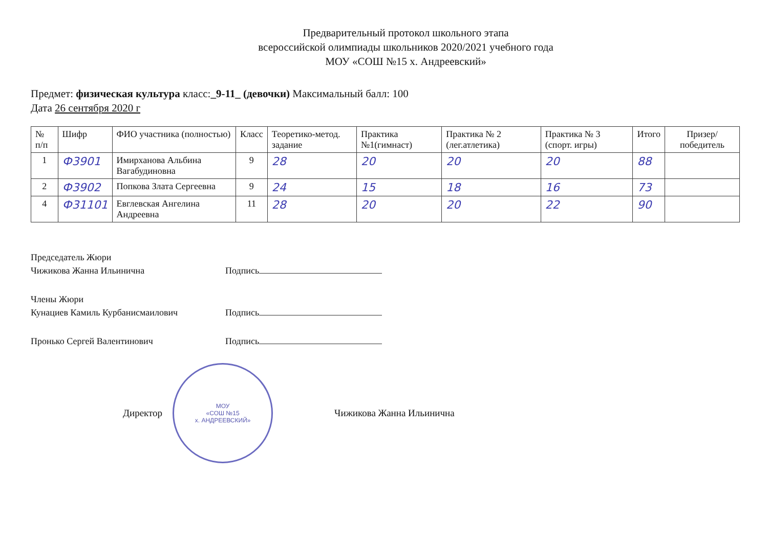Предварительный протокол школьного этапа
всероссийской олимпиады школьников 2020/2021 учебного года
МОУ «СОШ №15 х. Андреевский»
Предмет: физическая культура класс:_9-11_ (девочки) Максимальный балл: 100
Дата 26 сентября 2020 г
| № п/п | Шифр | ФИО участника (полностью) | Класс | Теоретико-метод. задание | Практика №1(гимнаст) | Практика № 2 (лег.атлетика) | Практика № 3 (спорт. игры) | Итого | Призер/ победитель |
| --- | --- | --- | --- | --- | --- | --- | --- | --- | --- |
| 1 | Ф3901 | Имирханова Альбина Вагабудиновна | 9 | 28 | 20 | 20 | 20 | 88 | |
| 2 | Ф3902 | Попкова Злата Сергеевна | 9 | 24 | 15 | 18 | 16 | 73 | |
| 4 | Ф31101 | Евглевская Ангелина Андреевна | 11 | 28 | 20 | 20 | 22 | 90 | |
Председатель Жюри
Чижикова Жанна Ильинична Подпись
Члены Жюри
Кунациев Камиль Курбанисмаилович Подпись
Пронько Сергей Валентинович Подпись
Директор
МОУ
«СОШ №15
х. АНДРЕЕВСКИЙ»
Чижикова Жанна Ильинична